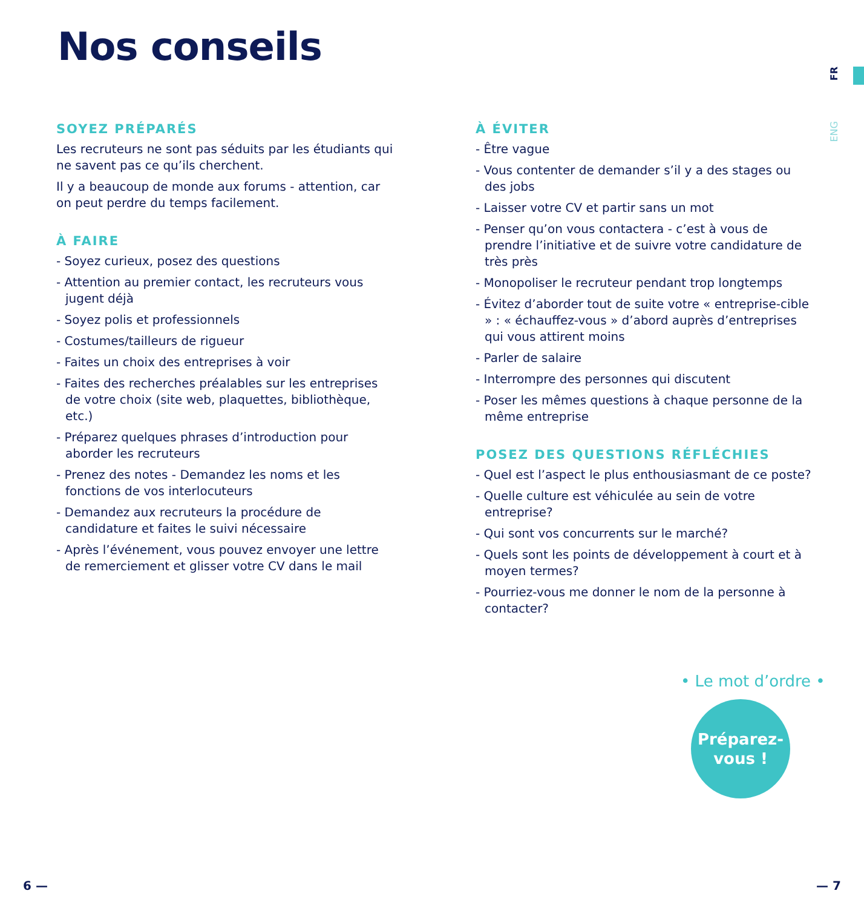Nos conseils
FR
ENG
SOYEZ PRÉPARÉS
Les recruteurs ne sont pas séduits par les étudiants qui ne savent pas ce qu’ils cherchent.
Il y a beaucoup de monde aux forums - attention, car on peut perdre du temps facilement.
À FAIRE
- Soyez curieux, posez des questions
- Attention au premier contact, les recruteurs vous jugent déjà
- Soyez polis et professionnels
- Costumes/tailleurs de rigueur
- Faites un choix des entreprises à voir
- Faites des recherches préalables sur les entreprises de votre choix (site web, plaquettes, bibliothèque, etc.)
- Préparez quelques phrases d’introduction pour aborder les recruteurs
- Prenez des notes - Demandez les noms et les fonctions de vos interlocuteurs
- Demandez aux recruteurs la procédure de candidature et faites le suivi nécessaire
- Après l’événement, vous pouvez envoyer une lettre de remerciement et glisser votre CV dans le mail
À ÉVITER
- Être vague
- Vous contenter de demander s’il y a des stages ou des jobs
- Laisser votre CV et partir sans un mot
- Penser qu’on vous contactera - c’est à vous de prendre l’initiative et de suivre votre candidature de très près
- Monopoliser le recruteur pendant trop longtemps
- Évitez d’aborder tout de suite votre « entreprise-cible » : « échauffez-vous » d’abord auprès d’entreprises qui vous attirent moins
- Parler de salaire
- Interrompre des personnes qui discutent
- Poser les mêmes questions à chaque personne de la même entreprise
POSEZ DES QUESTIONS RÉFLÉCHIES
- Quel est l’aspect le plus enthousiasmant de ce poste?
- Quelle culture est véhiculée au sein de votre entreprise?
- Qui sont vos concurrents sur le marché?
- Quels sont les points de développement à court et à moyen termes?
- Pourriez-vous me donner le nom de la personne à contacter?
• Le mot d’ordre •
Préparez-
vous !
6 — — 7